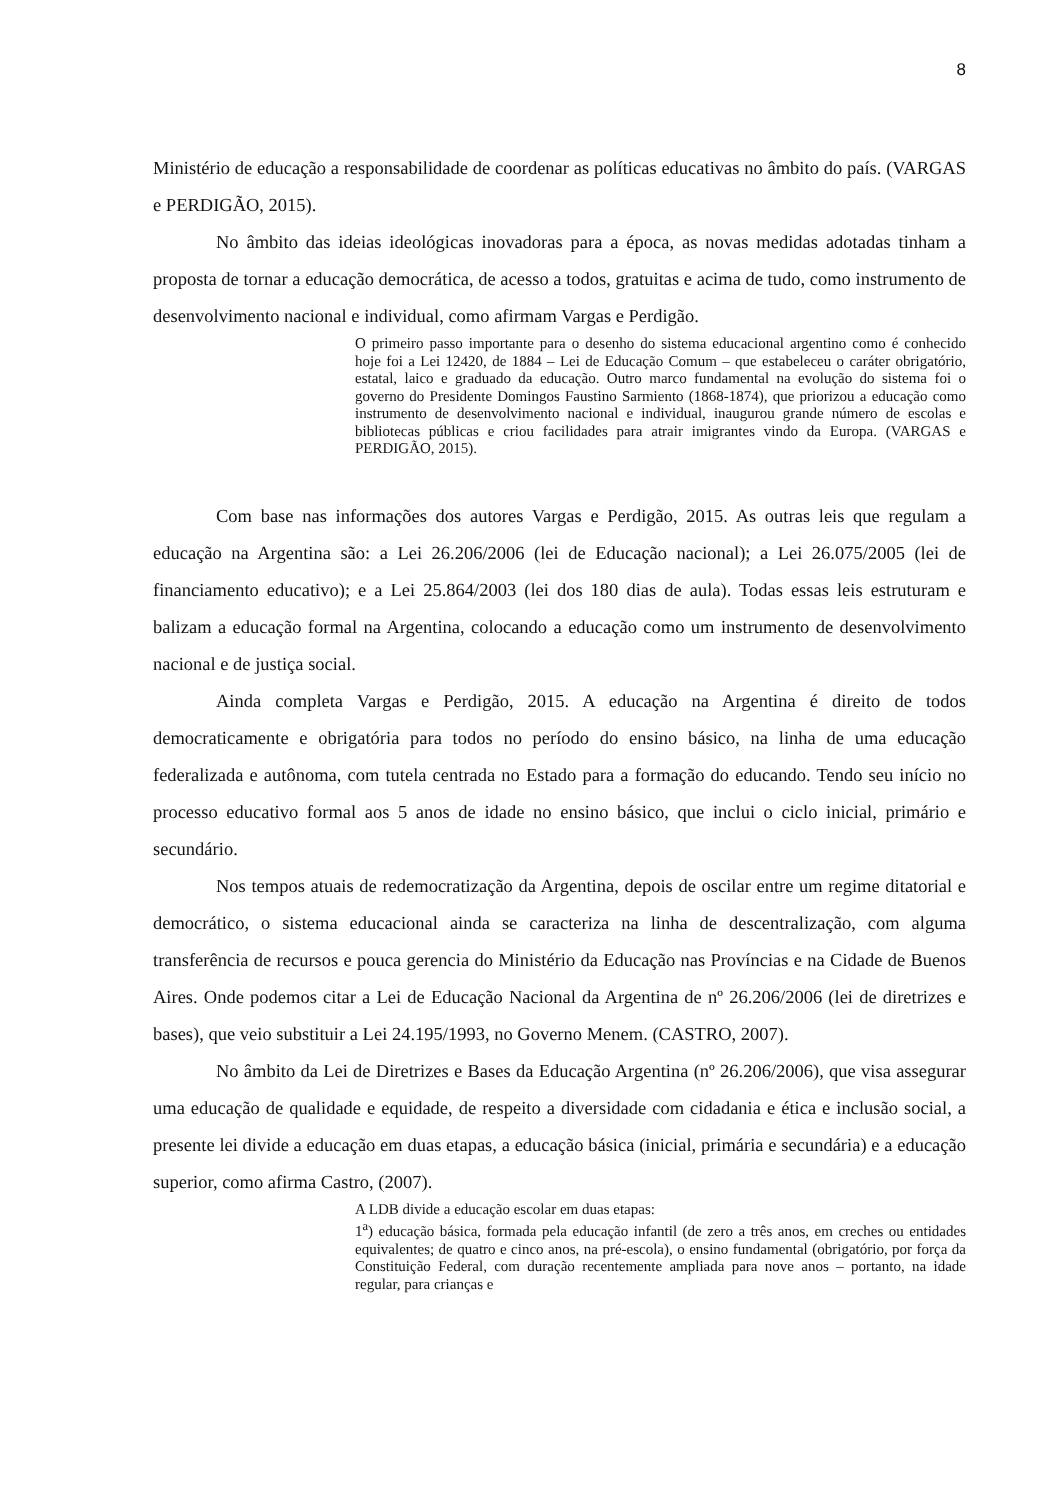8
Ministério de educação a responsabilidade de coordenar as políticas educativas no âmbito do país. (VARGAS e PERDIGÃO, 2015).
No âmbito das ideias ideológicas inovadoras para a época, as novas medidas adotadas tinham a proposta de tornar a educação democrática, de acesso a todos, gratuitas e acima de tudo, como instrumento de desenvolvimento nacional e individual, como afirmam Vargas e Perdigão.
O primeiro passo importante para o desenho do sistema educacional argentino como é conhecido hoje foi a Lei 12420, de 1884 – Lei de Educação Comum – que estabeleceu o caráter obrigatório, estatal, laico e graduado da educação. Outro marco fundamental na evolução do sistema foi o governo do Presidente Domingos Faustino Sarmiento (1868-1874), que priorizou a educação como instrumento de desenvolvimento nacional e individual, inaugurou grande número de escolas e bibliotecas públicas e criou facilidades para atrair imigrantes vindo da Europa. (VARGAS e PERDIGÃO, 2015).
Com base nas informações dos autores Vargas e Perdigão, 2015. As outras leis que regulam a educação na Argentina são: a Lei 26.206/2006 (lei de Educação nacional); a Lei 26.075/2005 (lei de financiamento educativo); e a Lei 25.864/2003 (lei dos 180 dias de aula). Todas essas leis estruturam e balizam a educação formal na Argentina, colocando a educação como um instrumento de desenvolvimento nacional e de justiça social.
Ainda completa Vargas e Perdigão, 2015. A educação na Argentina é direito de todos democraticamente e obrigatória para todos no período do ensino básico, na linha de uma educação federalizada e autônoma, com tutela centrada no Estado para a formação do educando. Tendo seu início no processo educativo formal aos 5 anos de idade no ensino básico, que inclui o ciclo inicial, primário e secundário.
Nos tempos atuais de redemocratização da Argentina, depois de oscilar entre um regime ditatorial e democrático, o sistema educacional ainda se caracteriza na linha de descentralização, com alguma transferência de recursos e pouca gerencia do Ministério da Educação nas Províncias e na Cidade de Buenos Aires. Onde podemos citar a Lei de Educação Nacional da Argentina de nº 26.206/2006 (lei de diretrizes e bases), que veio substituir a Lei 24.195/1993, no Governo Menem. (CASTRO, 2007).
No âmbito da Lei de Diretrizes e Bases da Educação Argentina (nº 26.206/2006), que visa assegurar uma educação de qualidade e equidade, de respeito a diversidade com cidadania e ética e inclusão social, a presente lei divide a educação em duas etapas, a educação básica (inicial, primária e secundária) e a educação superior, como afirma Castro, (2007).
A LDB divide a educação escolar em duas etapas:
1<sup>a</sup>) educação básica, formada pela educação infantil (de zero a três anos, em creches ou entidades equivalentes; de quatro e cinco anos, na pré-escola), o ensino fundamental (obrigatório, por força da Constituição Federal, com duração recentemente ampliada para nove anos – portanto, na idade regular, para crianças e